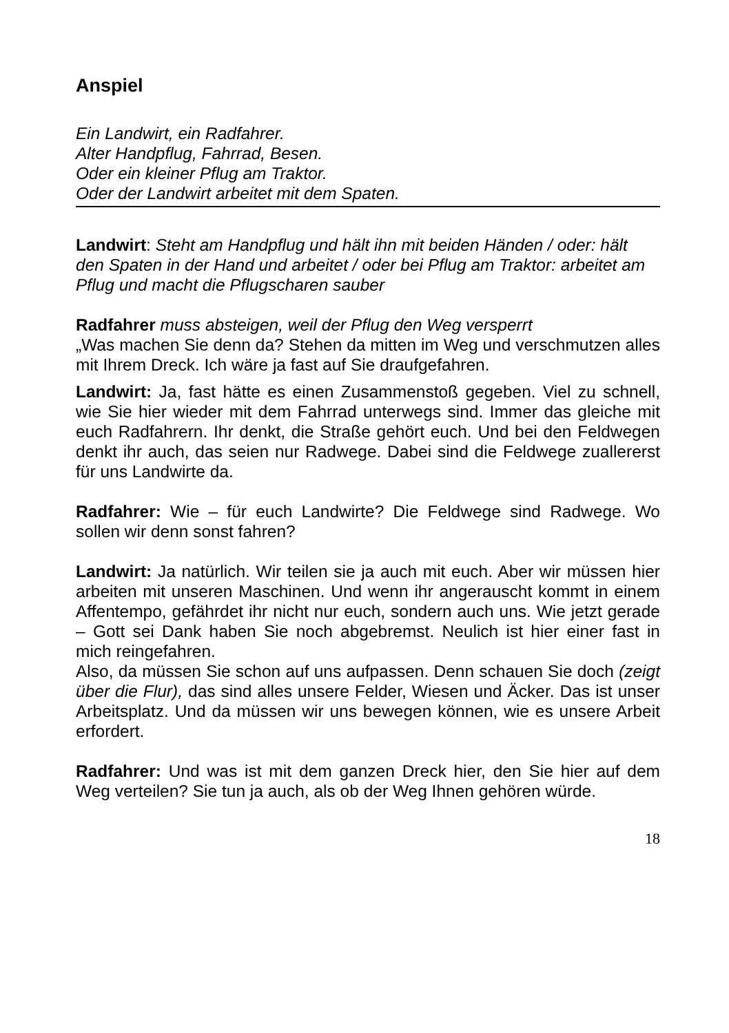Anspiel
Ein Landwirt, ein Radfahrer.
Alter Handpflug, Fahrrad, Besen.
Oder ein kleiner Pflug am Traktor.
Oder der Landwirt arbeitet mit dem Spaten.
Landwirt: Steht am Handpflug und hält ihn mit beiden Händen / oder: hält den Spaten in der Hand und arbeitet / oder bei Pflug am Traktor: arbeitet am Pflug und macht die Pflugscharen sauber
Radfahrer muss absteigen, weil der Pflug den Weg versperrt
„Was machen Sie denn da? Stehen da mitten im Weg und verschmutzen alles mit Ihrem Dreck. Ich wäre ja fast auf Sie draufgefahren.
Landwirt: Ja, fast hätte es einen Zusammenstoß gegeben. Viel zu schnell, wie Sie hier wieder mit dem Fahrrad unterwegs sind. Immer das gleiche mit euch Radfahrern. Ihr denkt, die Straße gehört euch. Und bei den Feldwegen denkt ihr auch, das seien nur Radwege. Dabei sind die Feldwege zuallererst für uns Landwirte da.
Radfahrer: Wie – für euch Landwirte? Die Feldwege sind Radwege. Wo sollen wir denn sonst fahren?
Landwirt: Ja natürlich. Wir teilen sie ja auch mit euch. Aber wir müssen hier arbeiten mit unseren Maschinen. Und wenn ihr angerauscht kommt in einem Affentempo, gefährdet ihr nicht nur euch, sondern auch uns. Wie jetzt gerade – Gott sei Dank haben Sie noch abgebremst. Neulich ist hier einer fast in mich reingefahren.
Also, da müssen Sie schon auf uns aufpassen. Denn schauen Sie doch (zeigt über die Flur), das sind alles unsere Felder, Wiesen und Äcker. Das ist unser Arbeitsplatz. Und da müssen wir uns bewegen können, wie es unsere Arbeit erfordert.
Radfahrer: Und was ist mit dem ganzen Dreck hier, den Sie hier auf dem Weg verteilen? Sie tun ja auch, als ob der Weg Ihnen gehören würde.
18